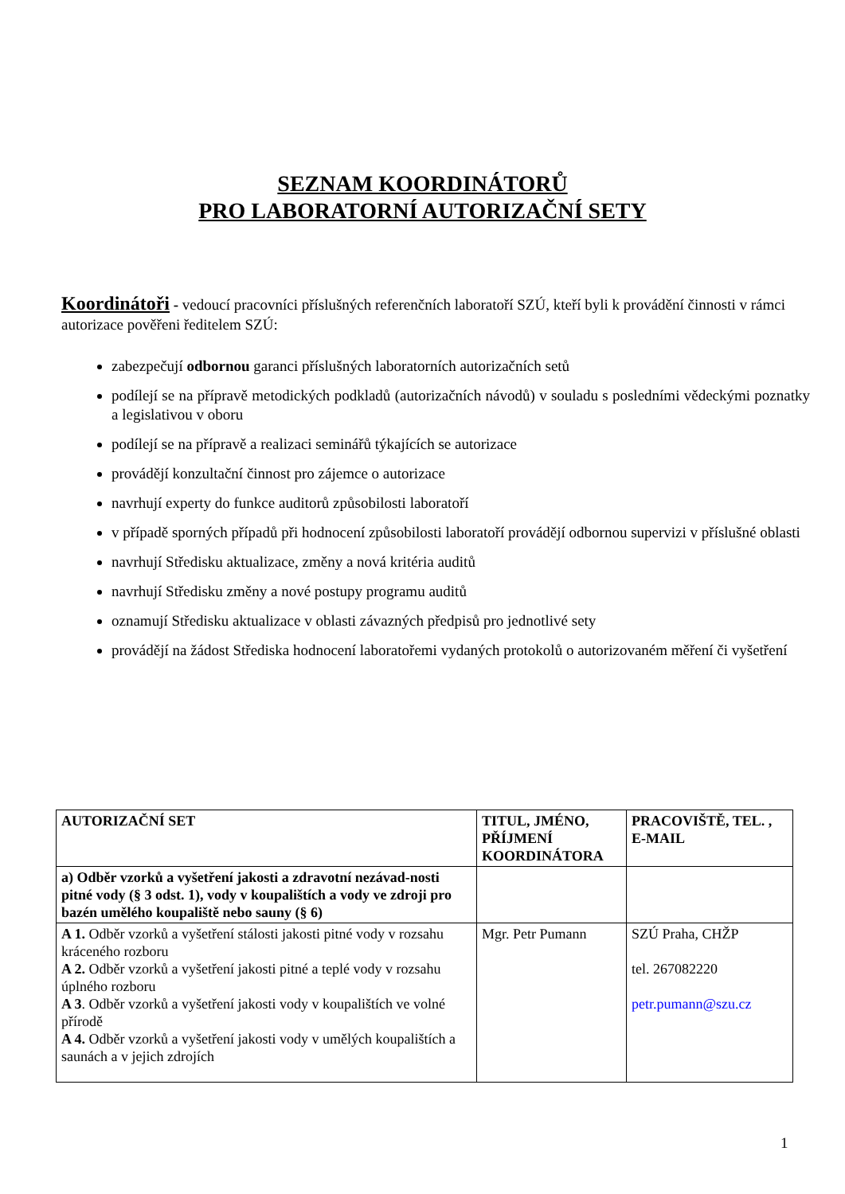SEZNAM KOORDINÁTORŮ
PRO LABORATORNÍ AUTORIZAČNÍ SETY
Koordinátoři - vedoucí pracovníci příslušných referenčních laboratoří SZÚ, kteří byli k provádění činnosti v rámci autorizace pověřeni ředitelem SZÚ:
zabezpečují odbornou garanci příslušných laboratorních autorizačních setů
podílejí se na přípravě metodických podkladů (autorizačních návodů) v souladu s posledními vědeckými poznatky a legislativou v oboru
podílejí se na přípravě a realizaci seminářů týkajících se autorizace
provádějí konzultační činnost pro zájemce o autorizace
navrhují experty do funkce auditorů způsobilosti laboratoří
v případě sporných případů při hodnocení způsobilosti laboratoří provádějí odbornou supervizi v příslušné oblasti
navrhují Středisku aktualizace, změny a nová kritéria auditů
navrhují Středisku změny a nové postupy programu auditů
oznamují Středisku aktualizace v oblasti závazných předpisů pro jednotlivé sety
provádějí na žádost Střediska hodnocení laboratořemi vydaných protokolů o autorizovaném měření či vyšetření
| AUTORIZAČNÍ SET | TITUL, JMÉNO, PŘÍJMENÍ KOORDINÁTORA | PRACOVIŠTĚ, TEL. , E-MAIL |
| --- | --- | --- |
| a) Odběr vzorků a vyšetření jakosti a zdravotní nezávad-nosti pitné vody (§ 3 odst. 1), vody v koupalištích a vody ve zdroji pro bazén umělého koupaliště nebo sauny (§ 6) | | |
| A 1. Odběr vzorků a vyšetření stálosti jakosti pitné vody v rozsahu kráceného rozboru A 2. Odběr vzorků a vyšetření jakosti pitné a teplé vody v rozsahu úplného rozboru A 3 . Odběr vzorků a vyšetření jakosti vody v koupalištích ve volné přírodě A 4. Odběr vzorků a vyšetření jakosti vody v umělých koupalištích a saunách a v jejich zdrojích | Mgr. Petr Pumann | SZÚ Praha, CHŽP tel. 267082220 petr.pumann@szu.cz |
1